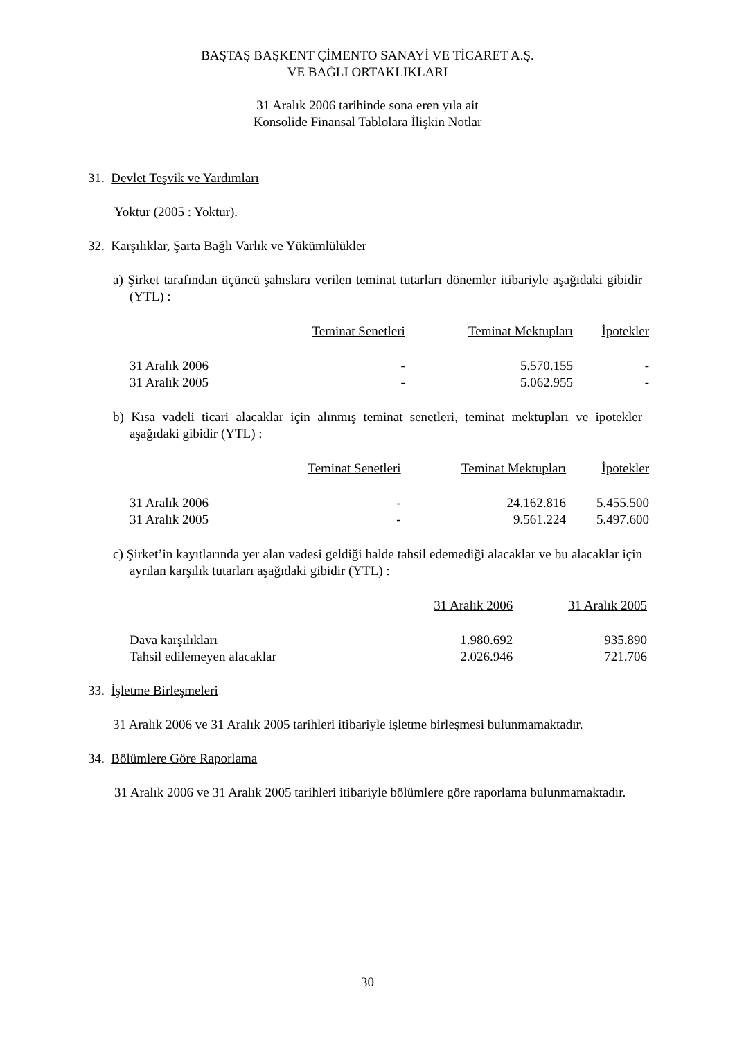BAŞTAŞ BAŞKENT ÇİMENTO SANAYİ VE TİCARET A.Ş.
VE BAĞLI ORTAKLIKLARI
31 Aralık 2006 tarihinde sona eren yıla ait
Konsolide Finansal Tablolara İlişkin Notlar
31. Devlet Teşvik ve Yardımları
Yoktur (2005 : Yoktur).
32. Karşılıklar, Şarta Bağlı Varlık ve Yükümlülükler
a) Şirket tarafından üçüncü şahıslara verilen teminat tutarları dönemler itibariyle aşağıdaki gibidir (YTL) :
| | Teminat Senetleri | Teminat Mektupları | İpotekler |
| --- | --- | --- | --- |
| 31 Aralık 2006 | - | 5.570.155 | - |
| 31 Aralık 2005 | - | 5.062.955 | - |
b) Kısa vadeli ticari alacaklar için alınmış teminat senetleri, teminat mektupları ve ipotekler aşağıdaki gibidir (YTL) :
| | Teminat Senetleri | Teminat Mektupları | İpotekler |
| --- | --- | --- | --- |
| 31 Aralık 2006 | - | 24.162.816 | 5.455.500 |
| 31 Aralık 2005 | - | 9.561.224 | 5.497.600 |
c) Şirket’in kayıtlarında yer alan vadesi geldiği halde tahsil edemediği alacaklar ve bu alacaklar için ayrılan karşılık tutarları aşağıdaki gibidir (YTL) :
| | 31 Aralık 2006 | 31 Aralık 2005 |
| --- | --- | --- |
| Dava karşılıkları | 1.980.692 | 935.890 |
| Tahsil edilemeyen alacaklar | 2.026.946 | 721.706 |
33. İşletme Birleşmeleri
31 Aralık 2006 ve 31 Aralık 2005 tarihleri itibariyle işletme birleşmesi bulunmamaktadır.
34. Bölümlere Göre Raporlama
31 Aralık 2006 ve 31 Aralık 2005 tarihleri itibariyle bölümlere göre raporlama bulunmamaktadır.
30